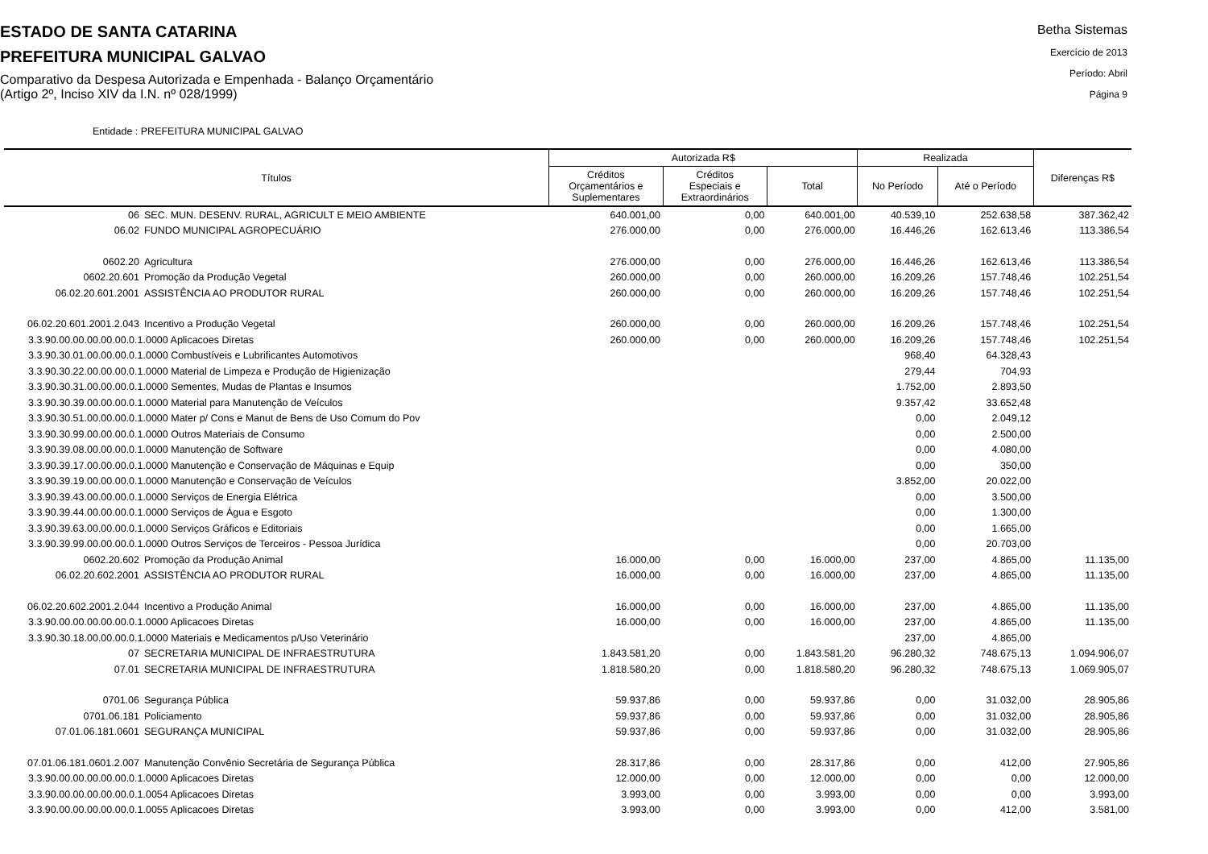ESTADO DE SANTA CATARINA
PREFEITURA MUNICIPAL GALVAO
Comparativo da Despesa Autorizada e Empenhada - Balanço Orçamentário
(Artigo 2º, Inciso XIV da I.N. nº 028/1999)
Betha Sistemas
Exercício de 2013
Período: Abril
Página 9
Entidade : PREFEITURA MUNICIPAL GALVAO
| Títulos | | Autorizada R$ | | | Realizada | | Diferenças R$ |
| --- | --- | --- | --- | --- | --- | --- | --- |
| | | Créditos Orçamentários e Suplementares | Créditos Especiais e Extraordinários | Total | No Período | Até o Período | |
| 06 | SEC. MUN. DESENV. RURAL, AGRICULT E MEIO AMBIENTE | 640.001,00 | 0,00 | 640.001,00 | 40.539,10 | 252.638,58 | 387.362,42 |
| 06.02 | FUNDO MUNICIPAL AGROPECUÁRIO | 276.000,00 | 0,00 | 276.000,00 | 16.446,26 | 162.613,46 | 113.386,54 |
| 0602.20 | Agricultura | 276.000,00 | 0,00 | 276.000,00 | 16.446,26 | 162.613,46 | 113.386,54 |
| 0602.20.601 | Promoção da Produção Vegetal | 260.000,00 | 0,00 | 260.000,00 | 16.209,26 | 157.748,46 | 102.251,54 |
| 06.02.20.601.2001 | ASSISTÊNCIA AO PRODUTOR RURAL | 260.000,00 | 0,00 | 260.000,00 | 16.209,26 | 157.748,46 | 102.251,54 |
| 06.02.20.601.2001.2.043 | Incentivo a Produção Vegetal | 260.000,00 | 0,00 | 260.000,00 | 16.209,26 | 157.748,46 | 102.251,54 |
| 3.3.90.00.00.00.00.00.0.1.0000 Aplicacoes Diretas | | 260.000,00 | 0,00 | 260.000,00 | 16.209,26 | 157.748,46 | 102.251,54 |
| 3.3.90.30.01.00.00.00.0.1.0000 Combustíveis e Lubrificantes Automotivos | | | | | 968,40 | 64.328,43 | |
| 3.3.90.30.22.00.00.00.0.1.0000 Material de Limpeza e Produção de Higienização | | | | | 279,44 | 704,93 | |
| 3.3.90.30.31.00.00.00.0.1.0000 Sementes, Mudas de Plantas e Insumos | | | | | 1.752,00 | 2.893,50 | |
| 3.3.90.30.39.00.00.00.0.1.0000 Material para Manutenção de Veículos | | | | | 9.357,42 | 33.652,48 | |
| 3.3.90.30.51.00.00.00.0.1.0000 Mater p/ Cons e Manut de Bens de Uso Comum do Pov | | | | | 0,00 | 2.049,12 | |
| 3.3.90.30.99.00.00.00.0.1.0000 Outros Materiais de Consumo | | | | | 0,00 | 2.500,00 | |
| 3.3.90.39.08.00.00.00.0.1.0000 Manutenção de Software | | | | | 0,00 | 4.080,00 | |
| 3.3.90.39.17.00.00.00.0.1.0000 Manutenção e Conservação de Máquinas e Equip | | | | | 0,00 | 350,00 | |
| 3.3.90.39.19.00.00.00.0.1.0000 Manutenção e Conservação de Veículos | | | | | 3.852,00 | 20.022,00 | |
| 3.3.90.39.43.00.00.00.0.1.0000 Serviços de Energia Elétrica | | | | | 0,00 | 3.500,00 | |
| 3.3.90.39.44.00.00.00.0.1.0000 Serviços de Água e Esgoto | | | | | 0,00 | 1.300,00 | |
| 3.3.90.39.63.00.00.00.0.1.0000 Serviços Gráficos e Editoriais | | | | | 0,00 | 1.665,00 | |
| 3.3.90.39.99.00.00.00.0.1.0000 Outros Serviços de Terceiros - Pessoa Jurídica | | | | | 0,00 | 20.703,00 | |
| 0602.20.602 | Promoção da Produção Animal | 16.000,00 | 0,00 | 16.000,00 | 237,00 | 4.865,00 | 11.135,00 |
| 06.02.20.602.2001 | ASSISTÊNCIA AO PRODUTOR RURAL | 16.000,00 | 0,00 | 16.000,00 | 237,00 | 4.865,00 | 11.135,00 |
| 06.02.20.602.2001.2.044 | Incentivo a Produção Animal | 16.000,00 | 0,00 | 16.000,00 | 237,00 | 4.865,00 | 11.135,00 |
| 3.3.90.00.00.00.00.00.0.1.0000 Aplicacoes Diretas | | 16.000,00 | 0,00 | 16.000,00 | 237,00 | 4.865,00 | 11.135,00 |
| 3.3.90.30.18.00.00.00.0.1.0000 Materiais e Medicamentos p/Uso Veterinário | | | | | 237,00 | 4.865,00 | |
| 07 | SECRETARIA MUNICIPAL DE INFRAESTRUTURA | 1.843.581,20 | 0,00 | 1.843.581,20 | 96.280,32 | 748.675,13 | 1.094.906,07 |
| 07.01 | SECRETARIA MUNICIPAL DE INFRAESTRUTURA | 1.818.580,20 | 0,00 | 1.818.580,20 | 96.280,32 | 748.675,13 | 1.069.905,07 |
| 0701.06 | Segurança Pública | 59.937,86 | 0,00 | 59.937,86 | 0,00 | 31.032,00 | 28.905,86 |
| 0701.06.181 | Policiamento | 59.937,86 | 0,00 | 59.937,86 | 0,00 | 31.032,00 | 28.905,86 |
| 07.01.06.181.0601 | SEGURANÇA MUNICIPAL | 59.937,86 | 0,00 | 59.937,86 | 0,00 | 31.032,00 | 28.905,86 |
| 07.01.06.181.0601.2.007 | Manutenção Convênio Secretária de Segurança Pública | 28.317,86 | 0,00 | 28.317,86 | 0,00 | 412,00 | 27.905,86 |
| 3.3.90.00.00.00.00.00.0.1.0000 Aplicacoes Diretas | | 12.000,00 | 0,00 | 12.000,00 | 0,00 | 0,00 | 12.000,00 |
| 3.3.90.00.00.00.00.00.0.1.0054 Aplicacoes Diretas | | 3.993,00 | 0,00 | 3.993,00 | 0,00 | 0,00 | 3.993,00 |
| 3.3.90.00.00.00.00.00.0.1.0055 Aplicacoes Diretas | | 3.993,00 | 0,00 | 3.993,00 | 0,00 | 412,00 | 3.581,00 |